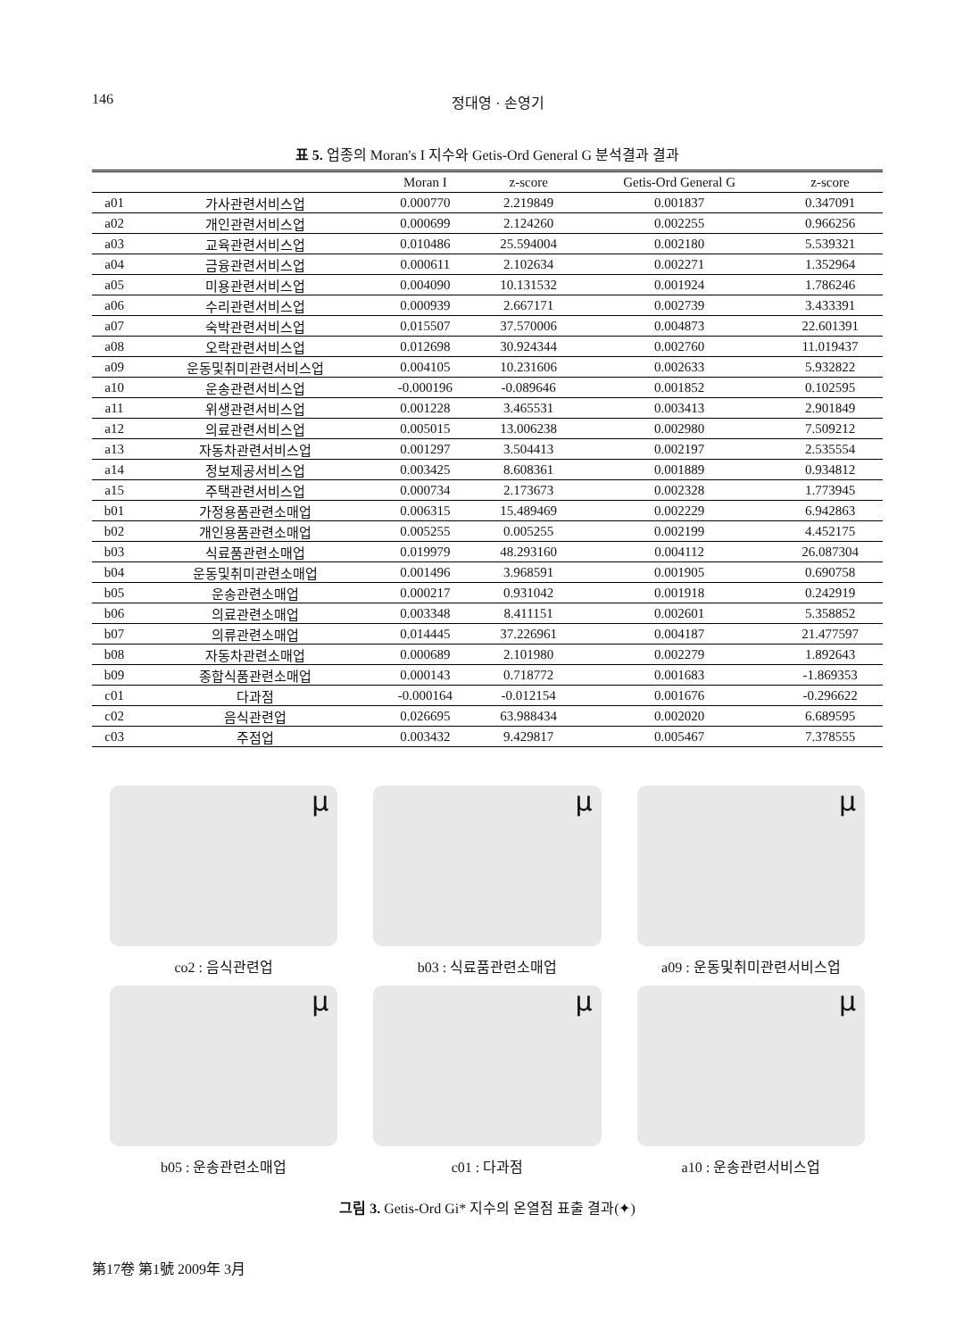146 정대영 · 손영기
표 5. 업종의 Moran's I 지수와 Getis-Ord General G 분석결과 결과
| | | Moran I | z-score | Getis-Ord General G | z-score |
| --- | --- | --- | --- | --- | --- |
| a01 | 가사관련서비스업 | 0.000770 | 2.219849 | 0.001837 | 0.347091 |
| a02 | 개인관련서비스업 | 0.000699 | 2.124260 | 0.002255 | 0.966256 |
| a03 | 교육관련서비스업 | 0.010486 | 25.594004 | 0.002180 | 5.539321 |
| a04 | 금융관련서비스업 | 0.000611 | 2.102634 | 0.002271 | 1.352964 |
| a05 | 미용관련서비스업 | 0.004090 | 10.131532 | 0.001924 | 1.786246 |
| a06 | 수리관련서비스업 | 0.000939 | 2.667171 | 0.002739 | 3.433391 |
| a07 | 숙박관련서비스업 | 0.015507 | 37.570006 | 0.004873 | 22.601391 |
| a08 | 오락관련서비스업 | 0.012698 | 30.924344 | 0.002760 | 11.019437 |
| a09 | 운동및취미관련서비스업 | 0.004105 | 10.231606 | 0.002633 | 5.932822 |
| a10 | 운송관련서비스업 | -0.000196 | -0.089646 | 0.001852 | 0.102595 |
| a11 | 위생관련서비스업 | 0.001228 | 3.465531 | 0.003413 | 2.901849 |
| a12 | 의료관련서비스업 | 0.005015 | 13.006238 | 0.002980 | 7.509212 |
| a13 | 자동차관련서비스업 | 0.001297 | 3.504413 | 0.002197 | 2.535554 |
| a14 | 정보제공서비스업 | 0.003425 | 8.608361 | 0.001889 | 0.934812 |
| a15 | 주택관련서비스업 | 0.000734 | 2.173673 | 0.002328 | 1.773945 |
| b01 | 가정용품관련소매업 | 0.006315 | 15.489469 | 0.002229 | 6.942863 |
| b02 | 개인용품관련소매업 | 0.005255 | 0.005255 | 0.002199 | 4.452175 |
| b03 | 식료품관련소매업 | 0.019979 | 48.293160 | 0.004112 | 26.087304 |
| b04 | 운동및취미관련소매업 | 0.001496 | 3.968591 | 0.001905 | 0.690758 |
| b05 | 운송관련소매업 | 0.000217 | 0.931042 | 0.001918 | 0.242919 |
| b06 | 의료관련소매업 | 0.003348 | 8.411151 | 0.002601 | 5.358852 |
| b07 | 의류관련소매업 | 0.014445 | 37.226961 | 0.004187 | 21.477597 |
| b08 | 자동차관련소매업 | 0.000689 | 2.101980 | 0.002279 | 1.892643 |
| b09 | 종합식품관련소매업 | 0.000143 | 0.718772 | 0.001683 | -1.869353 |
| c01 | 다과점 | -0.000164 | -0.012154 | 0.001676 | -0.296622 |
| c02 | 음식관련업 | 0.026695 | 63.988434 | 0.002020 | 6.689595 |
| c03 | 주점업 | 0.003432 | 9.429817 | 0.005467 | 7.378555 |
μ
co2 : 음식관련업
μ
b03 : 식료품관련소매업
μ
a09 : 운동및취미관련서비스업
μ
b05 : 운송관련소매업
μ
c01 : 다과점
μ
a10 : 운송관련서비스업
그림 3. Getis-Ord Gi* 지수의 온열점 표출 결과(✦)
第17卷 第1號 2009年 3月